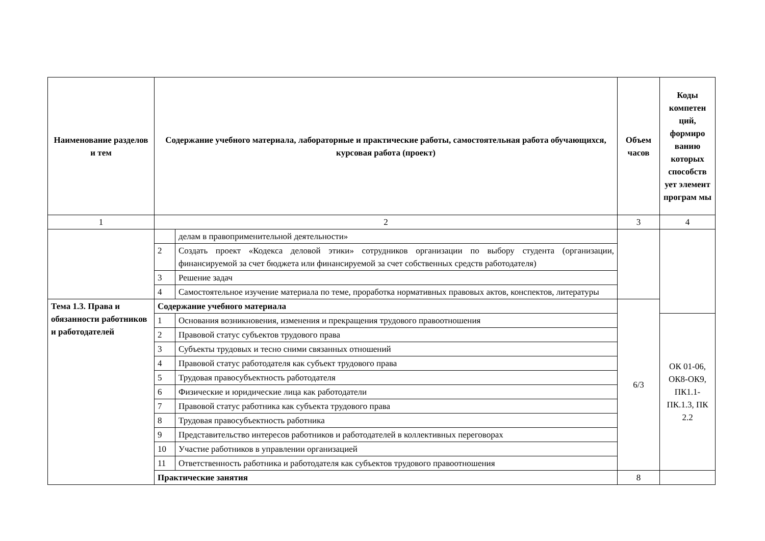| Наименование разделов и тем | Содержание учебного материала, лабораторные и практические работы, самостоятельная работа обучающихся, курсовая работа (проект) | | Объем часов | Коды компетен ций, формиро ванию которых способств ует элемент програм мы |
| --- | --- | --- | --- | --- |
| 1 | 2 | | 3 | 4 |
| | | делам в правоприменительной деятельности» | | |
| | 2 | Создать проект «Кодекса деловой этики» сотрудников организации по выбору студента (организации, финансируемой за счет бюджета или финансируемой за счет собственных средств работодателя) | | |
| | 3 | Решение задач | | |
| | 4 | Самостоятельное изучение материала по теме, проработка нормативных правовых актов, конспектов, литературы | | |
| Тема 1.3. Права и обязанности работников и работодателей | Содержание учебного материала | | 6/3 | |
| | 1 | Основания возникновения, изменения и прекращения трудового правоотношения | | ОК 01-06, ОК8-ОК9, ПК1.1-ПК.1.3, ПК 2.2 |
| | 2 | Правовой статус субъектов трудового права | | |
| | 3 | Субъекты трудовых и тесно сними связанных отношений | | |
| | 4 | Правовой статус работодателя как субъект трудового права | | |
| | 5 | Трудовая правосубъектность работодателя | | |
| | 6 | Физические и юридические лица как работодатели | | |
| | 7 | Правовой статус работника как субъекта трудового права | | |
| | 8 | Трудовая правосубъектность работника | | |
| | 9 | Представительство интересов работников и работодателей в коллективных переговорах | | |
| | 10 | Участие работников в управлении организацией | | |
| | 11 | Ответственность работника и работодателя как субъектов трудового правоотношения | | |
| | Практические занятия | | 8 | |